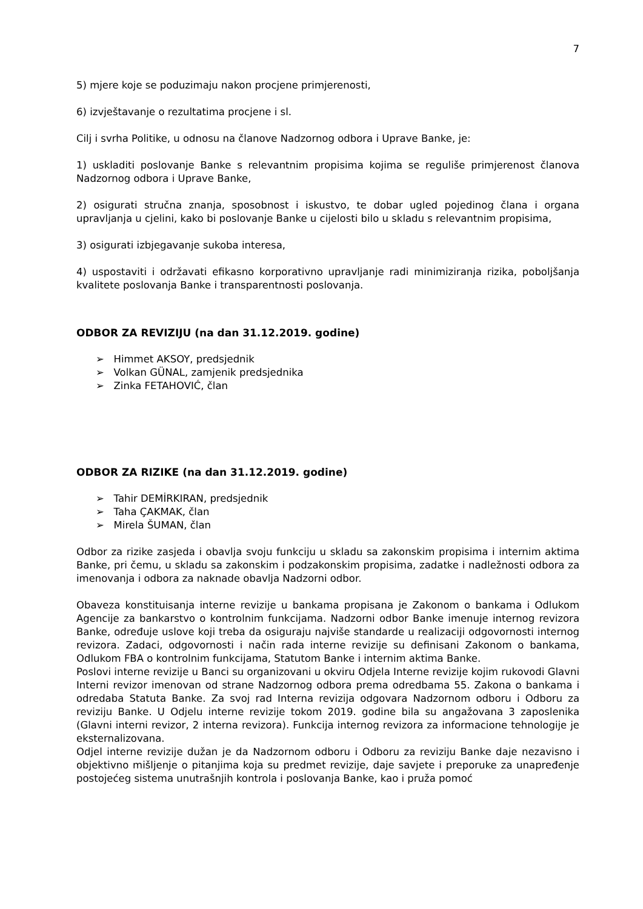7
5) mjere koje se poduzimaju nakon procjene primjerenosti,
6) izvještavanje o rezultatima procjene i sl.
Cilj i svrha Politike, u odnosu na članove Nadzornog odbora i Uprave Banke, je:
1) uskladiti poslovanje Banke s relevantnim propisima kojima se reguliše primjerenost članova Nadzornog odbora i Uprave Banke,
2) osigurati stručna znanja, sposobnost i iskustvo, te dobar ugled pojedinog člana i organa upravljanja u cjelini, kako bi poslovanje Banke u cijelosti bilo u skladu s relevantnim propisima,
3) osigurati izbjegavanje sukoba interesa,
4) uspostaviti i održavati efikasno korporativno upravljanje radi minimiziranja rizika, poboljšanja kvalitete poslovanja Banke i transparentnosti poslovanja.
ODBOR ZA REVIZIJU (na dan 31.12.2019. godine)
➢ Himmet AKSOY, predsjednik
➢ Volkan GÜNAL, zamjenik predsjednika
➢ Zinka FETAHOVIĆ, član
ODBOR ZA RIZIKE (na dan 31.12.2019. godine)
➢ Tahir DEMİRKIRAN, predsjednik
➢ Taha ÇAKMAK, član
➢ Mirela ŠUMAN, član
Odbor za rizike zasjeda i obavlja svoju funkciju u skladu sa zakonskim propisima i internim aktima Banke, pri čemu, u skladu sa zakonskim i podzakonskim propisima, zadatke i nadležnosti odbora za imenovanja i odbora za naknade obavlja Nadzorni odbor.
Obaveza konstituisanja interne revizije u bankama propisana je Zakonom o bankama i Odlukom Agencije za bankarstvo o kontrolnim funkcijama. Nadzorni odbor Banke imenuje internog revizora Banke, određuje uslove koji treba da osiguraju najviše standarde u realizaciji odgovornosti internog revizora. Zadaci, odgovornosti i način rada interne revizije su definisani Zakonom o bankama, Odlukom FBA o kontrolnim funkcijama, Statutom Banke i internim aktima Banke.
Poslovi interne revizije u Banci su organizovani u okviru Odjela Interne revizije kojim rukovodi Glavni Interni revizor imenovan od strane Nadzornog odbora prema odredbama 55. Zakona o bankama i odredaba Statuta Banke. Za svoj rad Interna revizija odgovara Nadzornom odboru i Odboru za reviziju Banke. U Odjelu interne revizije tokom 2019. godine bila su angažovana 3 zaposlenika (Glavni interni revizor, 2 interna revizora). Funkcija internog revizora za informacione tehnologije je eksternalizovana.
Odjel interne revizije dužan je da Nadzornom odboru i Odboru za reviziju Banke daje nezavisno i objektivno mišljenje o pitanjima koja su predmet revizije, daje savjete i preporuke za unapređenje postojećeg sistema unutrašnjih kontrola i poslovanja Banke, kao i pruža pomoć